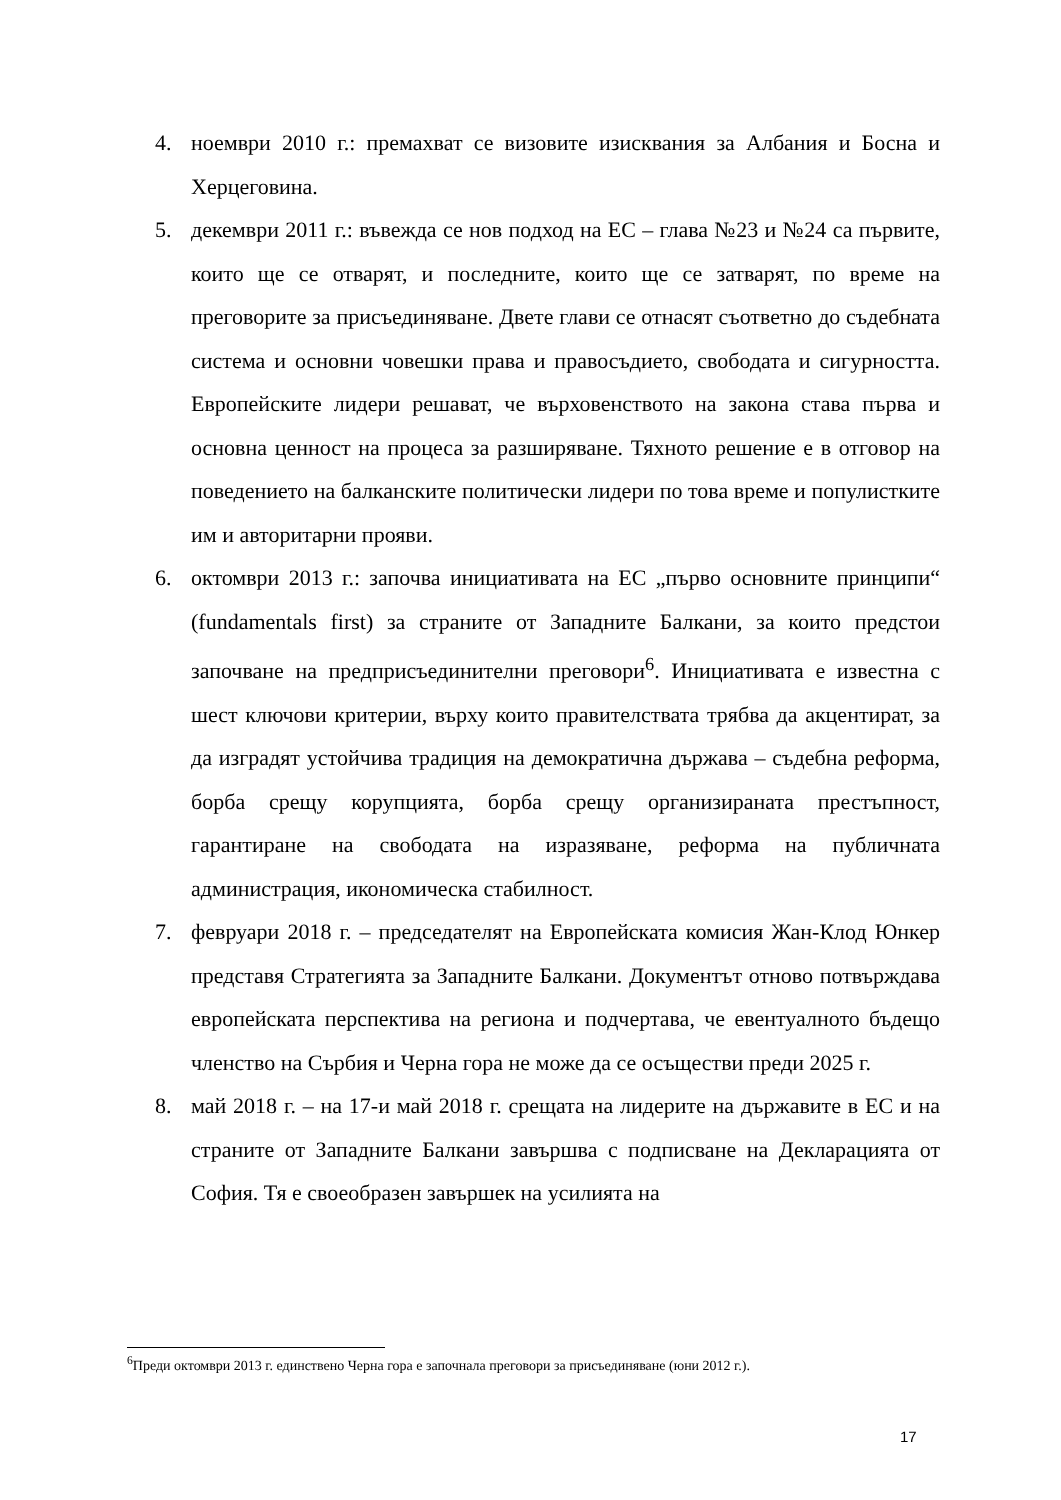4. ноември 2010 г.: премахват се визовите изисквания за Албания и Босна и Херцеговина.
5. декември 2011 г.: въвежда се нов подход на ЕС – глава №23 и №24 са първите, които ще се отварят, и последните, които ще се затварят, по време на преговорите за присъединяване. Двете глави се отнасят съответно до съдебната система и основни човешки права и правосъдието, свободата и сигурността. Европейските лидери решават, че върховенството на закона става първа и основна ценност на процеса за разширяване. Тяхното решение е в отговор на поведението на балканските политически лидери по това време и популистките им и авторитарни прояви.
6. октомври 2013 г.: започва инициативата на ЕС „първо основните принципи“ (fundamentals first) за страните от Западните Балкани, за които предстои започване на предприсъединителни преговори<sup>6</sup>. Инициативата е известна с шест ключови критерии, върху които правителствата трябва да акцентират, за да изградят устойчива традиция на демократична държава – съдебна реформа, борба срещу корупцията, борба срещу организираната престъпност, гарантиране на свободата на изразяване, реформа на публичната администрация, икономическа стабилност.
7. февруари 2018 г. – председателят на Европейската комисия Жан-Клод Юнкер представя Стратегията за Западните Балкани. Документът отново потвърждава европейската перспектива на региона и подчертава, че евентуалното бъдещо членство на Сърбия и Черна гора не може да се осъществи преди 2025 г.
8. май 2018 г. – на 17-и май 2018 г. срещата на лидерите на държавите в ЕС и на страните от Западните Балкани завършва с подписване на Декларацията от София. Тя е своеобразен завършек на усилията на
<sup>6</sup> Преди октомври 2013 г. единствено Черна гора е започнала преговори за присъединяване (юни 2012 г.).
17